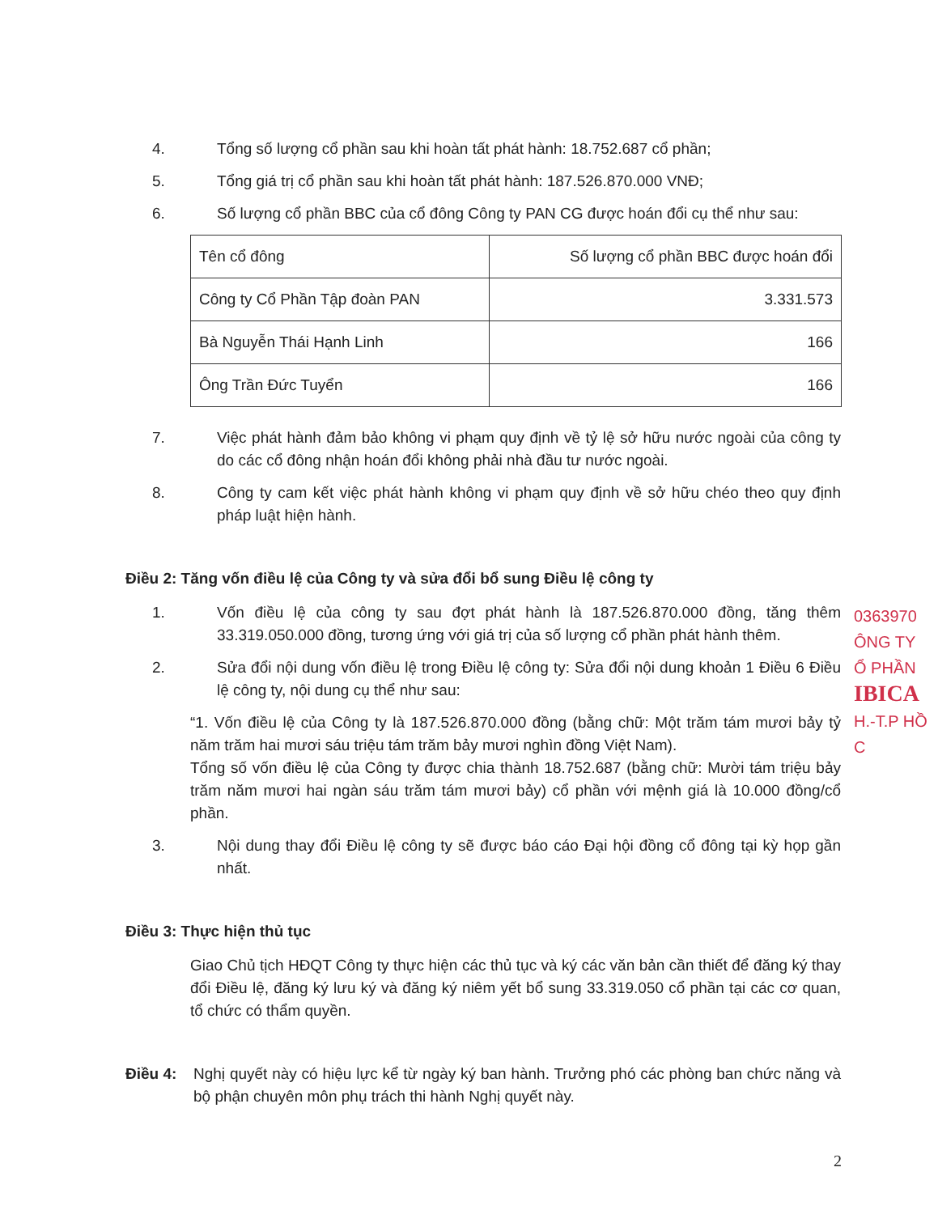4. Tổng số lượng cổ phần sau khi hoàn tất phát hành: 18.752.687 cổ phần;
5. Tổng giá trị cổ phần sau khi hoàn tất phát hành: 187.526.870.000 VNĐ;
6. Số lượng cổ phần BBC của cổ đông Công ty PAN CG được hoán đổi cụ thể như sau:
| Tên cổ đông | Số lượng cổ phần BBC được hoán đổi |
| Công ty Cổ Phần Tập đoàn PAN | 3.331.573 |
| Bà Nguyễn Thái Hạnh Linh | 166 |
| Ông Trần Đức Tuyển | 166 |
7. Việc phát hành đảm bảo không vi phạm quy định về tỷ lệ sở hữu nước ngoài của công ty do các cổ đông nhận hoán đổi không phải nhà đầu tư nước ngoài.
8. Công ty cam kết việc phát hành không vi phạm quy định về sở hữu chéo theo quy định pháp luật hiện hành.
Điều 2: Tăng vốn điều lệ của Công ty và sửa đổi bổ sung Điều lệ công ty
1. Vốn điều lệ của công ty sau đợt phát hành là 187.526.870.000 đồng, tăng thêm 33.319.050.000 đồng, tương ứng với giá trị của số lượng cổ phần phát hành thêm.
2. Sửa đổi nội dung vốn điều lệ trong Điều lệ công ty: Sửa đổi nội dung khoản 1 Điều 6 Điều lệ công ty, nội dung cụ thể như sau:
“1. Vốn điều lệ của Công ty là 187.526.870.000 đồng (bằng chữ: Một trăm tám mươi bảy tỷ năm trăm hai mươi sáu triệu tám trăm bảy mươi nghìn đồng Việt Nam).
Tổng số vốn điều lệ của Công ty được chia thành 18.752.687 (bằng chữ: Mười tám triệu bảy trăm năm mươi hai ngàn sáu trăm tám mươi bảy) cổ phần với mệnh giá là 10.000 đồng/cổ phần.
3. Nội dung thay đổi Điều lệ công ty sẽ được báo cáo Đại hội đồng cổ đông tại kỳ họp gần nhất.
Điều 3: Thực hiện thủ tục
Giao Chủ tịch HĐQT Công ty thực hiện các thủ tục và ký các văn bản cần thiết để đăng ký thay đổi Điều lệ, đăng ký lưu ký và đăng ký niêm yết bổ sung 33.319.050 cổ phần tại các cơ quan, tổ chức có thẩm quyền.
Điều 4: Nghị quyết này có hiệu lực kể từ ngày ký ban hành. Trưởng phó các phòng ban chức năng và bộ phận chuyên môn phụ trách thi hành Nghị quyết này.
0363970
ÔNG TY
Ổ PHẦN
IBICA
H.-T.P HỒ C
2